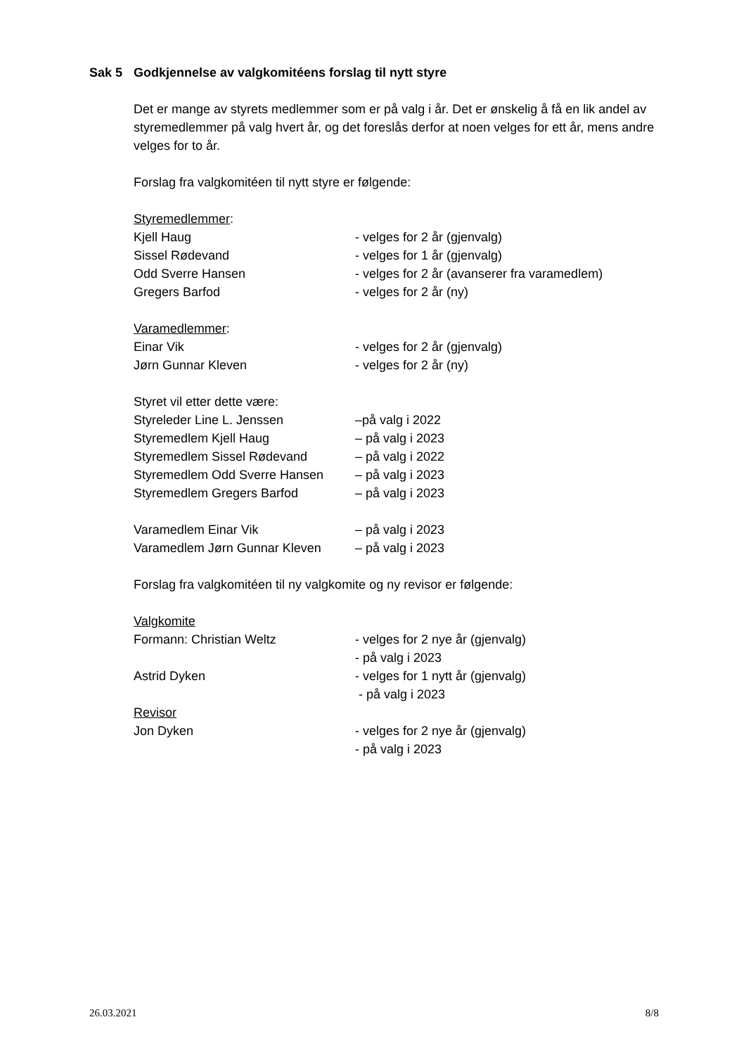Sak 5 Godkjennelse av valgkomitéens forslag til nytt styre
Det er mange av styrets medlemmer som er på valg i år. Det er ønskelig å få en lik andel av styremedlemmer på valg hvert år, og det foreslås derfor at noen velges for ett år, mens andre velges for to år.
Forslag fra valgkomitéen til nytt styre er følgende:
Styremedlemmer:
Kjell Haug - velges for 2 år (gjenvalg)
Sissel Rødevand - velges for 1 år (gjenvalg)
Odd Sverre Hansen - velges for 2 år (avanserer fra varamedlem)
Gregers Barfod - velges for 2 år (ny)
Varamedlemmer:
Einar Vik - velges for 2 år (gjenvalg)
Jørn Gunnar Kleven - velges for 2 år (ny)
Styret vil etter dette være:
Styreleder Line L. Jenssen –på valg i 2022
Styremedlem Kjell Haug – på valg i 2023
Styremedlem Sissel Rødevand – på valg i 2022
Styremedlem Odd Sverre Hansen – på valg i 2023
Styremedlem Gregers Barfod – på valg i 2023
Varamedlem Einar Vik – på valg i 2023
Varamedlem Jørn Gunnar Kleven – på valg i 2023
Forslag fra valgkomitéen til ny valgkomite og ny revisor er følgende:
Valgkomite
Formann: Christian Weltz - velges for 2 nye år (gjenvalg)
- på valg i 2023
Astrid Dyken - velges for 1 nytt år (gjenvalg)
- på valg i 2023
Revisor
Jon Dyken - velges for 2 nye år (gjenvalg)
- på valg i 2023
26.03.2021 8/8